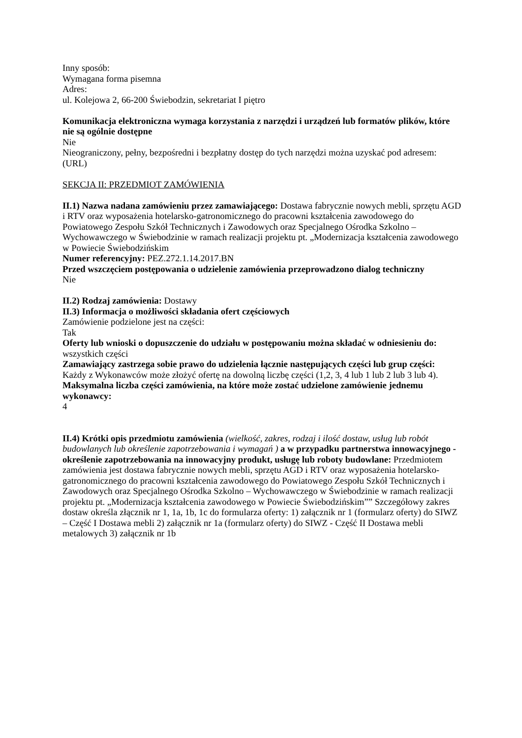Inny sposób:
Wymagana forma pisemna
Adres:
ul. Kolejowa 2, 66-200 Świebodzin, sekretariat I piętro
Komunikacja elektroniczna wymaga korzystania z narzędzi i urządzeń lub formatów plików, które nie są ogólnie dostępne
Nie
Nieograniczony, pełny, bezpośredni i bezpłatny dostęp do tych narzędzi można uzyskać pod adresem: (URL)
SEKCJA II: PRZEDMIOT ZAMÓWIENIA
II.1) Nazwa nadana zamówieniu przez zamawiającego: Dostawa fabrycznie nowych mebli, sprzętu AGD i RTV oraz wyposażenia hotelarsko-gatronomicznego do pracowni kształcenia zawodowego do Powiatowego Zespołu Szkół Technicznych i Zawodowych oraz Specjalnego Ośrodka Szkolno – Wychowawczego w Świebodzinie w ramach realizacji projektu pt. „Modernizacja kształcenia zawodowego w Powiecie Świebodzińskim
Numer referencyjny: PEZ.272.1.14.2017.BN
Przed wszczęciem postępowania o udzielenie zamówienia przeprowadzono dialog techniczny
Nie
II.2) Rodzaj zamówienia: Dostawy
II.3) Informacja o możliwości składania ofert częściowych
Zamówienie podzielone jest na części:
Tak
Oferty lub wnioski o dopuszczenie do udziału w postępowaniu można składać w odniesieniu do:
wszystkich części
Zamawiający zastrzega sobie prawo do udzielenia łącznie następujących części lub grup części:
Każdy z Wykonawców może złożyć ofertę na dowolną liczbę części (1,2, 3, 4 lub 1 lub 2 lub 3 lub 4).
Maksymalna liczba części zamówienia, na które może zostać udzielone zamówienie jednemu wykonawcy:
4
II.4) Krótki opis przedmiotu zamówienia (wielkość, zakres, rodzaj i ilość dostaw, usług lub robót budowlanych lub określenie zapotrzebowania i wymagań ) a w przypadku partnerstwa innowacyjnego - określenie zapotrzebowania na innowacyjny produkt, usługę lub roboty budowlane: Przedmiotem zamówienia jest dostawa fabrycznie nowych mebli, sprzętu AGD i RTV oraz wyposażenia hotelarsko-gatronomicznego do pracowni kształcenia zawodowego do Powiatowego Zespołu Szkół Technicznych i Zawodowych oraz Specjalnego Ośrodka Szkolno – Wychowawczego w Świebodzinie w ramach realizacji projektu pt. „Modernizacja kształcenia zawodowego w Powiecie Świebodzińskim”” Szczegółowy zakres dostaw określa złącznik nr 1, 1a, 1b, 1c do formularza oferty: 1) załącznik nr 1 (formularz oferty) do SIWZ – Część I Dostawa mebli 2) załącznik nr 1a (formularz oferty) do SIWZ - Część II Dostawa mebli metalowych 3) załącznik nr 1b